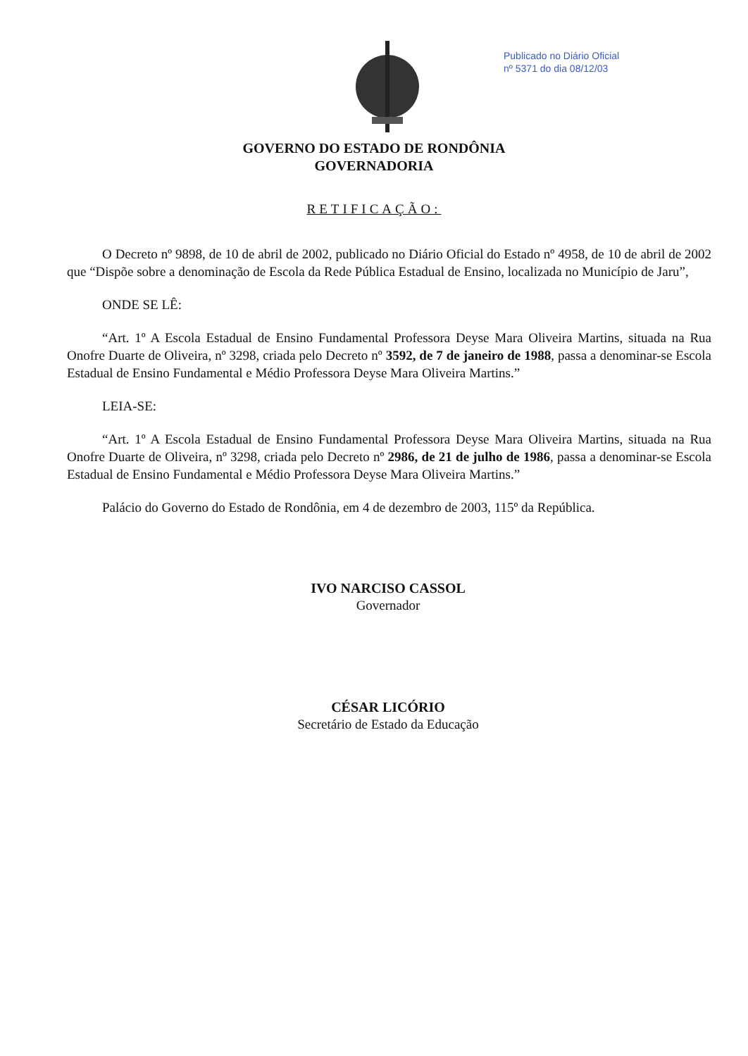Publicado no Diário Oficial
nº 5371 do dia 08/12/03
GOVERNO DO ESTADO DE RONDÔNIA
GOVERNADORIA
RETIFICAÇÃO:
O Decreto nº 9898, de 10 de abril de 2002, publicado no Diário Oficial do Estado nº 4958, de 10 de abril de 2002 que “Dispõe sobre a denominação de Escola da Rede Pública Estadual de Ensino, localizada no Município de Jaru”,
ONDE SE LÊ:
“Art. 1º A Escola Estadual de Ensino Fundamental Professora Deyse Mara Oliveira Martins, situada na Rua Onofre Duarte de Oliveira, nº 3298, criada pelo Decreto nº 3592, de 7 de janeiro de 1988, passa a denominar-se Escola Estadual de Ensino Fundamental e Médio Professora Deyse Mara Oliveira Martins.”
LEIA-SE:
“Art. 1º A Escola Estadual de Ensino Fundamental Professora Deyse Mara Oliveira Martins, situada na Rua Onofre Duarte de Oliveira, nº 3298, criada pelo Decreto nº 2986, de 21 de julho de 1986, passa a denominar-se Escola Estadual de Ensino Fundamental e Médio Professora Deyse Mara Oliveira Martins.”
Palácio do Governo do Estado de Rondônia, em 4 de dezembro de 2003, 115º da República.
IVO NARCISO CASSOL
Governador
CÉSAR LICÓRIO
Secretário de Estado da Educação